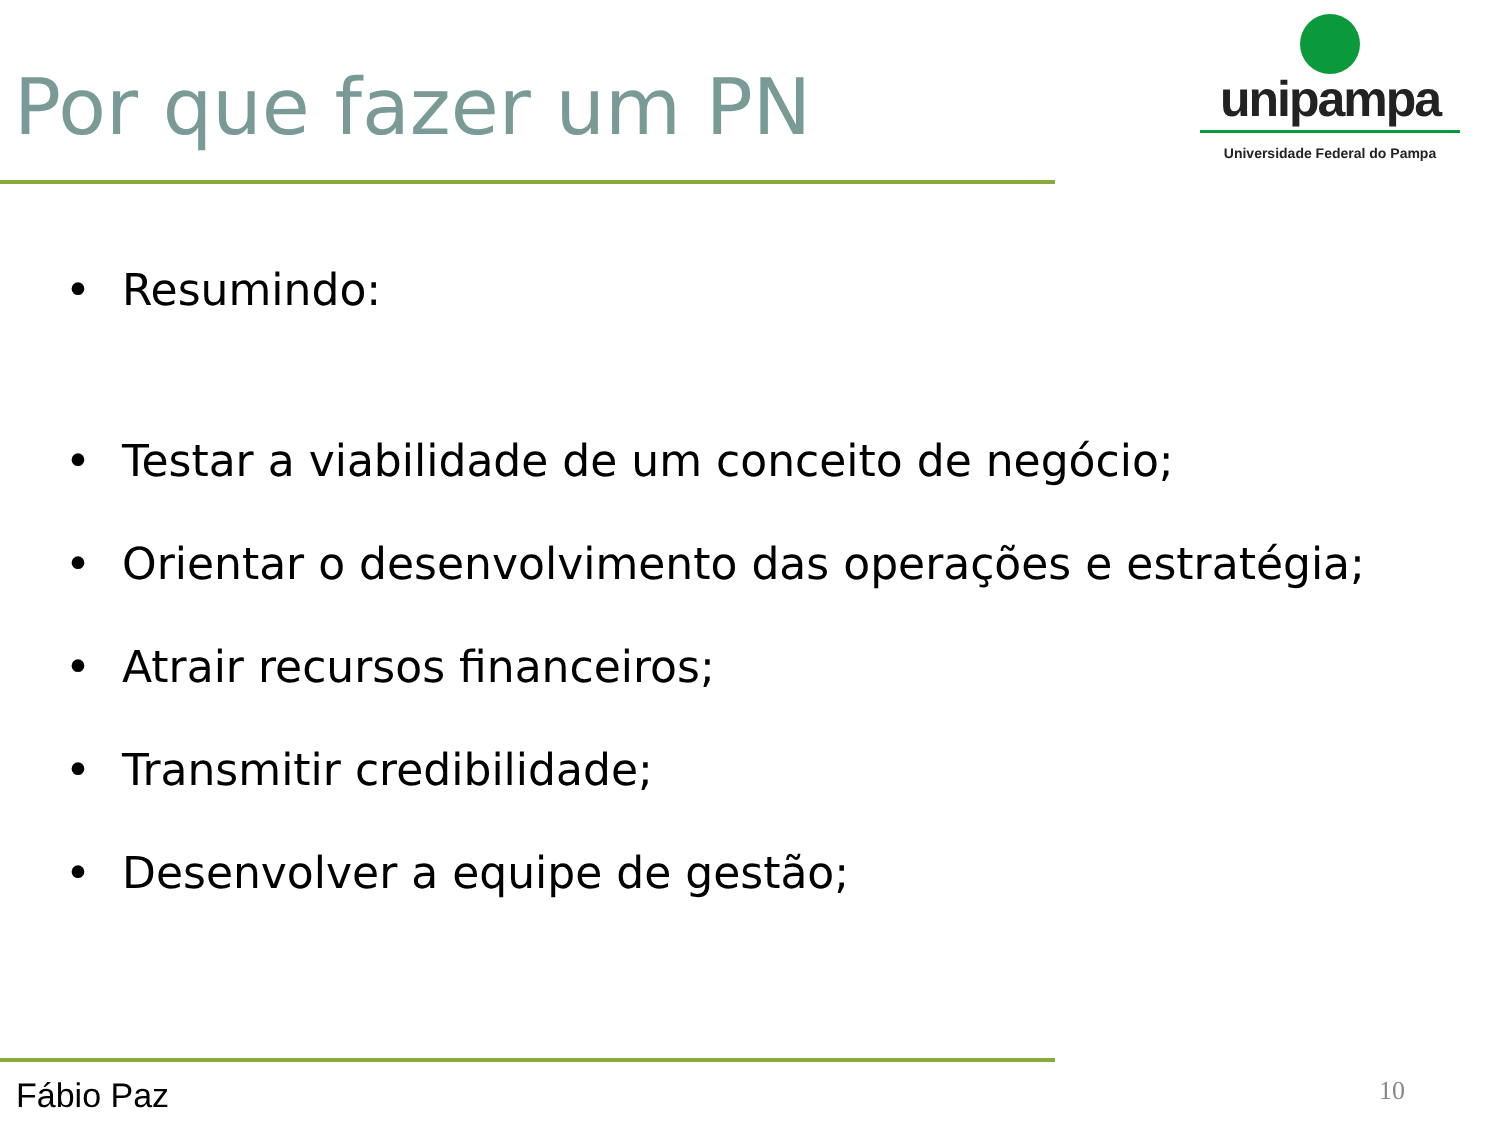Por que fazer um PN
unipampa
Universidade Federal do Pampa
• Resumindo:
• Testar a viabilidade de um conceito de negócio;
• Orientar o desenvolvimento das operações e estratégia;
• Atrair recursos financeiros;
• Transmitir credibilidade;
• Desenvolver a equipe de gestão;
Fábio Paz 10